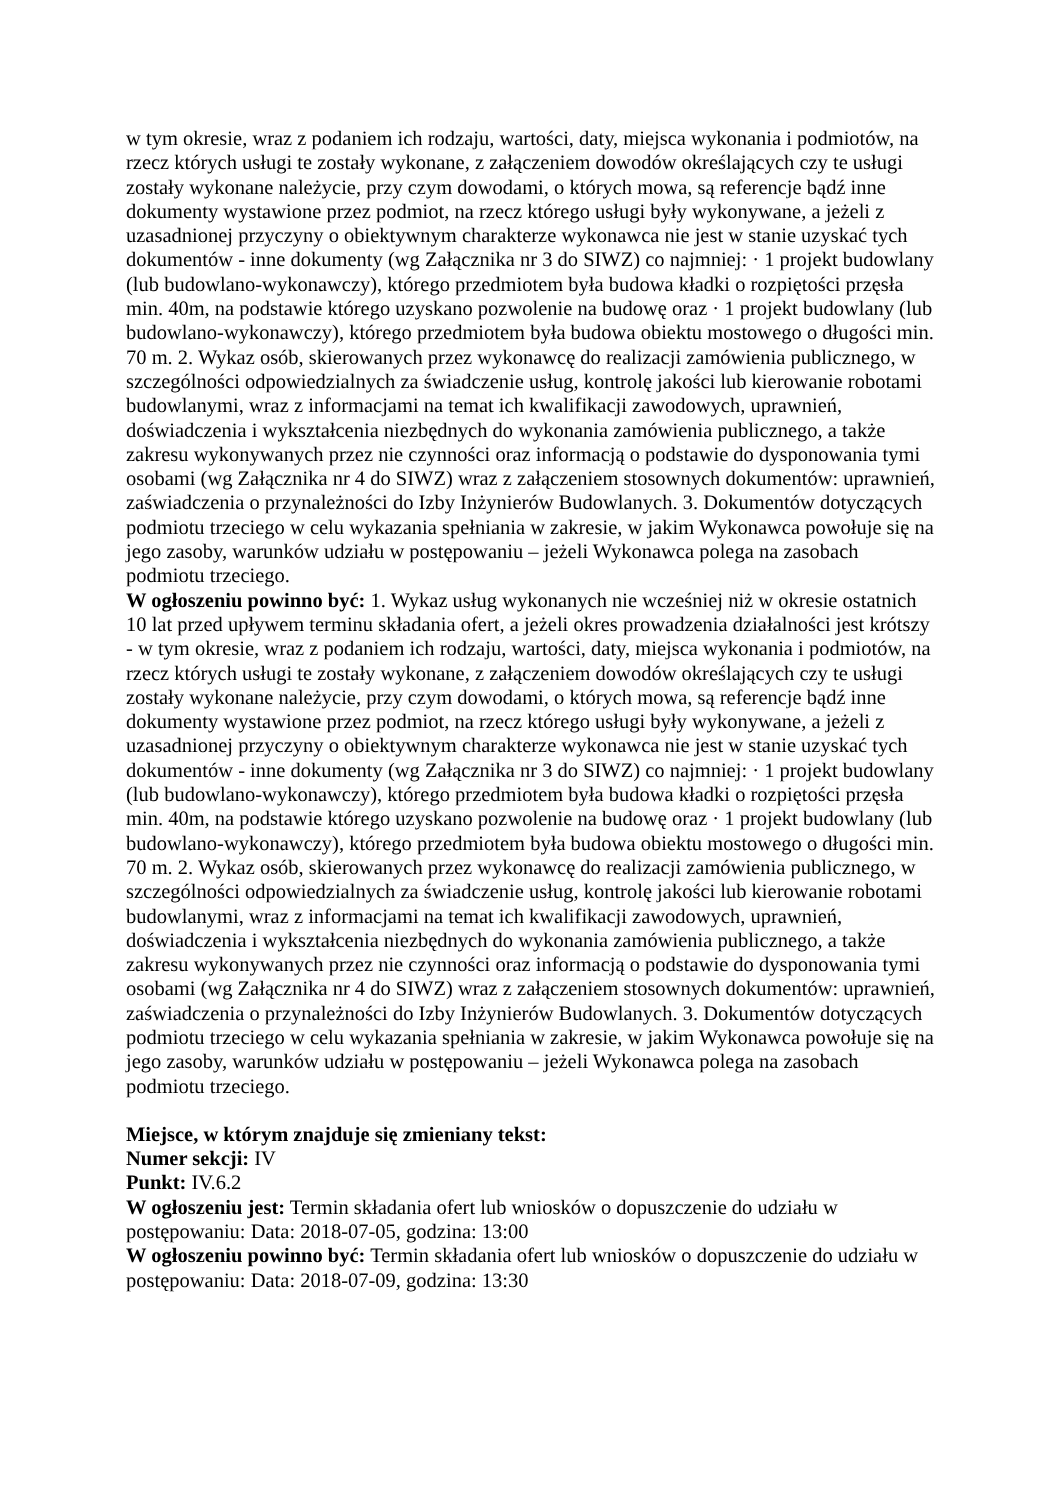w tym okresie, wraz z podaniem ich rodzaju, wartości, daty, miejsca wykonania i podmiotów, na rzecz których usługi te zostały wykonane, z załączeniem dowodów określających czy te usługi zostały wykonane należycie, przy czym dowodami, o których mowa, są referencje bądź inne dokumenty wystawione przez podmiot, na rzecz którego usługi były wykonywane, a jeżeli z uzasadnionej przyczyny o obiektywnym charakterze wykonawca nie jest w stanie uzyskać tych dokumentów - inne dokumenty (wg Załącznika nr 3 do SIWZ) co najmniej: · 1 projekt budowlany (lub budowlano-wykonawczy), którego przedmiotem była budowa kładki o rozpiętości przęsła min. 40m, na podstawie którego uzyskano pozwolenie na budowę oraz · 1 projekt budowlany (lub budowlano-wykonawczy), którego przedmiotem była budowa obiektu mostowego o długości min. 70 m. 2. Wykaz osób, skierowanych przez wykonawcę do realizacji zamówienia publicznego, w szczególności odpowiedzialnych za świadczenie usług, kontrolę jakości lub kierowanie robotami budowlanymi, wraz z informacjami na temat ich kwalifikacji zawodowych, uprawnień, doświadczenia i wykształcenia niezbędnych do wykonania zamówienia publicznego, a także zakresu wykonywanych przez nie czynności oraz informacją o podstawie do dysponowania tymi osobami (wg Załącznika nr 4 do SIWZ) wraz z załączeniem stosownych dokumentów: uprawnień, zaświadczenia o przynależności do Izby Inżynierów Budowlanych. 3. Dokumentów dotyczących podmiotu trzeciego w celu wykazania spełniania w zakresie, w jakim Wykonawca powołuje się na jego zasoby, warunków udziału w postępowaniu – jeżeli Wykonawca polega na zasobach podmiotu trzeciego.
W ogłoszeniu powinno być: 1. Wykaz usług wykonanych nie wcześniej niż w okresie ostatnich 10 lat przed upływem terminu składania ofert, a jeżeli okres prowadzenia działalności jest krótszy - w tym okresie, wraz z podaniem ich rodzaju, wartości, daty, miejsca wykonania i podmiotów, na rzecz których usługi te zostały wykonane, z załączeniem dowodów określających czy te usługi zostały wykonane należycie, przy czym dowodami, o których mowa, są referencje bądź inne dokumenty wystawione przez podmiot, na rzecz którego usługi były wykonywane, a jeżeli z uzasadnionej przyczyny o obiektywnym charakterze wykonawca nie jest w stanie uzyskać tych dokumentów - inne dokumenty (wg Załącznika nr 3 do SIWZ) co najmniej: · 1 projekt budowlany (lub budowlano-wykonawczy), którego przedmiotem była budowa kładki o rozpiętości przęsła min. 40m, na podstawie którego uzyskano pozwolenie na budowę oraz · 1 projekt budowlany (lub budowlano-wykonawczy), którego przedmiotem była budowa obiektu mostowego o długości min. 70 m. 2. Wykaz osób, skierowanych przez wykonawcę do realizacji zamówienia publicznego, w szczególności odpowiedzialnych za świadczenie usług, kontrolę jakości lub kierowanie robotami budowlanymi, wraz z informacjami na temat ich kwalifikacji zawodowych, uprawnień, doświadczenia i wykształcenia niezbędnych do wykonania zamówienia publicznego, a także zakresu wykonywanych przez nie czynności oraz informacją o podstawie do dysponowania tymi osobami (wg Załącznika nr 4 do SIWZ) wraz z załączeniem stosownych dokumentów: uprawnień, zaświadczenia o przynależności do Izby Inżynierów Budowlanych. 3. Dokumentów dotyczących podmiotu trzeciego w celu wykazania spełniania w zakresie, w jakim Wykonawca powołuje się na jego zasoby, warunków udziału w postępowaniu – jeżeli Wykonawca polega na zasobach podmiotu trzeciego.
Miejsce, w którym znajduje się zmieniany tekst:
Numer sekcji: IV
Punkt: IV.6.2
W ogłoszeniu jest: Termin składania ofert lub wniosków o dopuszczenie do udziału w postępowaniu: Data: 2018-07-05, godzina: 13:00
W ogłoszeniu powinno być: Termin składania ofert lub wniosków o dopuszczenie do udziału w postępowaniu: Data: 2018-07-09, godzina: 13:30